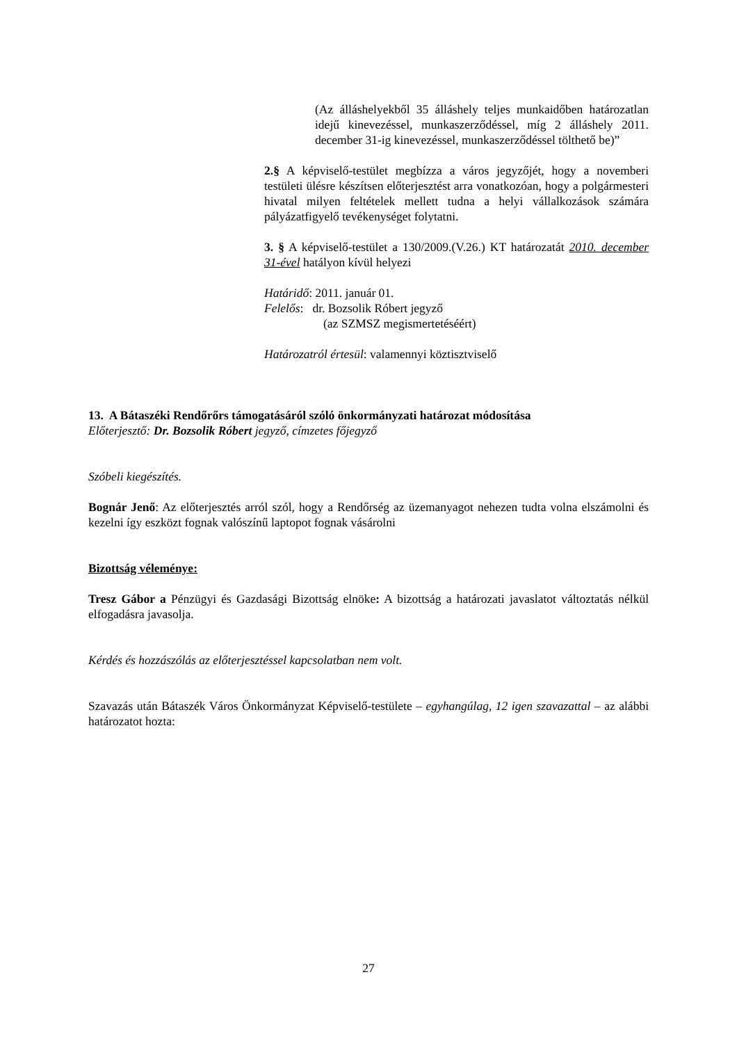(Az álláshelyekből 35 álláshely teljes munkaidőben határozatlan idejű kinevezéssel, munkaszerződéssel, míg 2 álláshely 2011. december 31-ig kinevezéssel, munkaszerződéssel tölthető be)”
2.§ A képviselő-testület megbízza a város jegyzőjét, hogy a novemberi testületi ülésre készítsen előterjesztést arra vonatkozóan, hogy a polgármesteri hivatal milyen feltételek mellett tudna a helyi vállalkozások számára pályázatfigyelő tevékenységet folytatni.
3. § A képviselő-testület a 130/2009.(V.26.) KT határozatát 2010. december 31-ével hatályon kívül helyezi
Határidő: 2011. január 01.
Felelős: dr. Bozsolik Róbert jegyző
(az SZMSZ megismertetéséért)
Határozatról értesül: valamennyi köztisztviselő
13. A Bátaszéki Rendőrőrs támogatásáról szóló önkormányzati határozat módosítása
Előterjesztő: Dr. Bozsolik Róbert jegyző, címzetes főjegyző
Szóbeli kiegészítés.
Bognár Jenő: Az előterjesztés arról szól, hogy a Rendőrség az üzemanyagot nehezen tudta volna elszámolni és kezelni így eszközt fognak valószínű laptopot fognak vásárolni
Bizottság véleménye:
Tresz Gábor a Pénzügyi és Gazdasági Bizottság elnöke: A bizottság a határozati javaslatot változtatás nélkül elfogadásra javasolja.
Kérdés és hozzászólás az előterjesztéssel kapcsolatban nem volt.
Szavazás után Bátaszék Város Önkormányzat Képviselő-testülete – egyhangúlag, 12 igen szavazattal – az alábbi határozatot hozta:
27